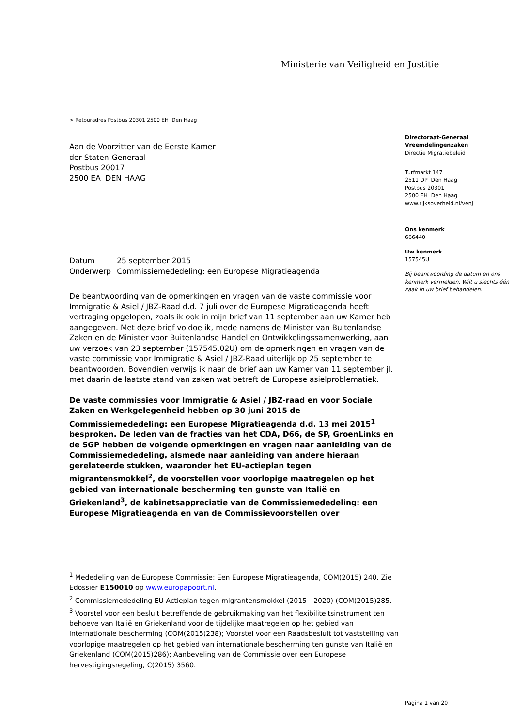Ministerie van Veiligheid en Justitie
> Retouradres Postbus 20301 2500 EH Den Haag
Aan de Voorzitter van de Eerste Kamer
der Staten-Generaal
Postbus 20017
2500 EA DEN HAAG
Directoraat-Generaal
Vreemdelingenzaken
Directie Migratiebeleid
Turfmarkt 147
2511 DP Den Haag
Postbus 20301
2500 EH Den Haag
www.rijksoverheid.nl/venj
Ons kenmerk
666440
Uw kenmerk
157545U
Bij beantwoording de datum en ons kenmerk vermelden. Wilt u slechts één zaak in uw brief behandelen.
| Datum | 25 september 2015 |
| Onderwerp | Commissiemededeling: een Europese Migratieagenda |
De beantwoording van de opmerkingen en vragen van de vaste commissie voor Immigratie & Asiel / JBZ-Raad d.d. 7 juli over de Europese Migratieagenda heeft vertraging opgelopen, zoals ik ook in mijn brief van 11 september aan uw Kamer heb aangegeven. Met deze brief voldoe ik, mede namens de Minister van Buitenlandse Zaken en de Minister voor Buitenlandse Handel en Ontwikkelingssamenwerking, aan uw verzoek van 23 september (157545.02U) om de opmerkingen en vragen van de vaste commissie voor Immigratie & Asiel / JBZ-Raad uiterlijk op 25 september te beantwoorden. Bovendien verwijs ik naar de brief aan uw Kamer van 11 september jl. met daarin de laatste stand van zaken wat betreft de Europese asielproblematiek.
De vaste commissies voor Immigratie & Asiel / JBZ-raad en voor Sociale Zaken en Werkgelegenheid hebben op 30 juni 2015 de Commissiemededeling: een Europese Migratieagenda d.d. 13 mei 2015<sup>1</sup> besproken. De leden van de fracties van het CDA, D66, de SP, GroenLinks en de SGP hebben de volgende opmerkingen en vragen naar aanleiding van de Commissiemededeling, alsmede naar aanleiding van andere hieraan gerelateerde stukken, waaronder het EU-actieplan tegen migrantensmokkel<sup>2</sup>, de voorstellen voor voorlopige maatregelen op het gebied van internationale bescherming ten gunste van Italië en Griekenland<sup>3</sup>, de kabinetsappreciatie van de Commissiemededeling: een Europese Migratieagenda en van de Commissievoorstellen over
<sup>1</sup> Mededeling van de Europese Commissie: Een Europese Migratieagenda, COM(2015) 240. Zie Edossier E150010 op www.europapoort.nl.
<sup>2</sup> Commissiemededeling EU-Actieplan tegen migrantensmokkel (2015 - 2020) (COM(2015)285.
<sup>3</sup> Voorstel voor een besluit betreffende de gebruikmaking van het flexibiliteitsinstrument ten behoeve van Italië en Griekenland voor de tijdelijke maatregelen op het gebied van internationale bescherming (COM(2015)238); Voorstel voor een Raadsbesluit tot vaststelling van voorlopige maatregelen op het gebied van internationale bescherming ten gunste van Italië en Griekenland (COM(2015)286); Aanbeveling van de Commissie over een Europese hervestigingsregeling, C(2015) 3560.
Pagina 1 van 20